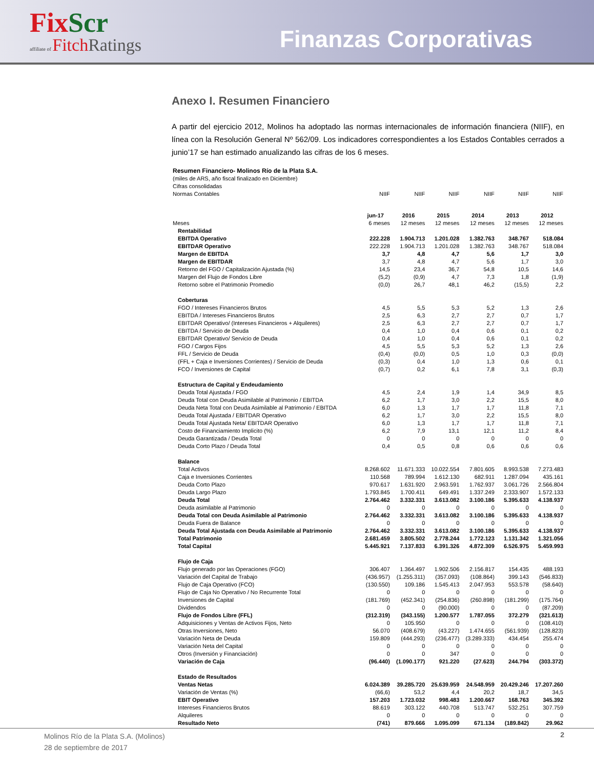FixScr
affiliate of FitchRatings
Finanzas Corporativas
Anexo I. Resumen Financiero
A partir del ejercicio 2012, Molinos ha adoptado las normas internacionales de información financiera (NIIF), en línea con la Resolución General Nº 562/09. Los indicadores correspondientes a los Estados Contables cerrados a junio’17 se han estimado anualizando las cifras de los 6 meses.
| Resumen Financiero- Molinos Río de la Plata S.A. | | | | | | |
| (miles de ARS, año fiscal finalizado en Diciembre) | | | | | | |
| Cifras consolidadas | | | | | | |
| Normas Contables | NIIF | NIIF | NIIF | NIIF | NIIF | NIIF |
| | jun-17 | 2016 | 2015 | 2014 | 2013 | 2012 |
| Meses | 6 meses | 12 meses | 12 meses | 12 meses | 12 meses | 12 meses |
| Rentabilidad | | | | | | |
| EBITDA Operativo | 222.228 | 1.904.713 | 1.201.028 | 1.382.763 | 348.767 | 518.084 |
| EBITDAR Operativo | 222.228 | 1.904.713 | 1.201.028 | 1.382.763 | 348.767 | 518.084 |
| Margen de EBITDA | 3,7 | 4,8 | 4,7 | 5,6 | 1,7 | 3,0 |
| Margen de EBITDAR | 3,7 | 4,8 | 4,7 | 5,6 | 1,7 | 3,0 |
| Retorno del FGO / Capitalización Ajustada (%) | 14,5 | 23,4 | 36,7 | 54,8 | 10,5 | 14,6 |
| Margen del Flujo de Fondos Libre | (5,2) | (0,9) | 4,7 | 7,3 | 1,8 | (1,9) |
| Retorno sobre el Patrimonio Promedio | (0,0) | 26,7 | 48,1 | 46,2 | (15,5) | 2,2 |
| Coberturas | | | | | | |
| FGO / Intereses Financieros Brutos | 4,5 | 5,5 | 5,3 | 5,2 | 1,3 | 2,6 |
| EBITDA / Intereses Financieros Brutos | 2,5 | 6,3 | 2,7 | 2,7 | 0,7 | 1,7 |
| EBITDAR Operativo/ (Intereses Financieros + Alquileres) | 2,5 | 6,3 | 2,7 | 2,7 | 0,7 | 1,7 |
| EBITDA / Servicio de Deuda | 0,4 | 1,0 | 0,4 | 0,6 | 0,1 | 0,2 |
| EBITDAR Operativo/ Servicio de Deuda | 0,4 | 1,0 | 0,4 | 0,6 | 0,1 | 0,2 |
| FGO / Cargos Fijos | 4,5 | 5,5 | 5,3 | 5,2 | 1,3 | 2,6 |
| FFL / Servicio de Deuda | (0,4) | (0,0) | 0,5 | 1,0 | 0,3 | (0,0) |
| (FFL + Caja e Inversiones Corrientes) / Servicio de Deuda | (0,3) | 0,4 | 1,0 | 1,3 | 0,6 | 0,1 |
| FCO / Inversiones de Capital | (0,7) | 0,2 | 6,1 | 7,8 | 3,1 | (0,3) |
| Estructura de Capital y Endeudamiento | | | | | | |
| Deuda Total Ajustada / FGO | 4,5 | 2,4 | 1,9 | 1,4 | 34,9 | 8,5 |
| Deuda Total con Deuda Asimilable al Patrimonio / EBITDA | 6,2 | 1,7 | 3,0 | 2,2 | 15,5 | 8,0 |
| Deuda Neta Total con Deuda Asimilable al Patrimonio / EBITDA | 6,0 | 1,3 | 1,7 | 1,7 | 11,8 | 7,1 |
| Deuda Total Ajustada / EBITDAR Operativo | 6,2 | 1,7 | 3,0 | 2,2 | 15,5 | 8,0 |
| Deuda Total Ajustada Neta/ EBITDAR Operativo | 6,0 | 1,3 | 1,7 | 1,7 | 11,8 | 7,1 |
| Costo de Financiamiento Implicito (%) | 6,2 | 7,9 | 13,1 | 12,1 | 11,2 | 8,4 |
| Deuda Garantizada / Deuda Total | 0 | 0 | 0 | 0 | 0 | 0 |
| Deuda Corto Plazo / Deuda Total | 0,4 | 0,5 | 0,8 | 0,6 | 0,6 | 0,6 |
| Balance | | | | | | |
| Total Activos | 8.268.602 | 11.671.333 | 10.022.554 | 7.801.605 | 8.993.538 | 7.273.483 |
| Caja e Inversiones Corrientes | 110.568 | 789.994 | 1.612.130 | 682.911 | 1.287.094 | 435.161 |
| Deuda Corto Plazo | 970.617 | 1.631.920 | 2.963.591 | 1.762.937 | 3.061.726 | 2.566.804 |
| Deuda Largo Plazo | 1.793.845 | 1.700.411 | 649.491 | 1.337.249 | 2.333.907 | 1.572.133 |
| Deuda Total | 2.764.462 | 3.332.331 | 3.613.082 | 3.100.186 | 5.395.633 | 4.138.937 |
| Deuda asimilable al Patrimonio | 0 | 0 | 0 | 0 | 0 | 0 |
| Deuda Total con Deuda Asimilable al Patrimonio | 2.764.462 | 3.332.331 | 3.613.082 | 3.100.186 | 5.395.633 | 4.138.937 |
| Deuda Fuera de Balance | 0 | 0 | 0 | 0 | 0 | 0 |
| Deuda Total Ajustada con Deuda Asimilable al Patrimonio | 2.764.462 | 3.332.331 | 3.613.082 | 3.100.186 | 5.395.633 | 4.138.937 |
| Total Patrimonio | 2.681.459 | 3.805.502 | 2.778.244 | 1.772.123 | 1.131.342 | 1.321.056 |
| Total Capital | 5.445.921 | 7.137.833 | 6.391.326 | 4.872.309 | 6.526.975 | 5.459.993 |
| Flujo de Caja | | | | | | |
| Flujo generado por las Operaciones (FGO) | 306.407 | 1.364.497 | 1.902.506 | 2.156.817 | 154.435 | 488.193 |
| Variación del Capital de Trabajo | (436.957) | (1.255.311) | (357.093) | (108.864) | 399.143 | (546.833) |
| Flujo de Caja Operativo (FCO) | (130.550) | 109.186 | 1.545.413 | 2.047.953 | 553.578 | (58.640) |
| Flujo de Caja No Operativo / No Recurrente Total | 0 | 0 | 0 | 0 | 0 | 0 |
| Inversiones de Capital | (181.769) | (452.341) | (254.836) | (260.898) | (181.299) | (175.764) |
| Dividendos | 0 | 0 | (90.000) | 0 | 0 | (87.209) |
| Flujo de Fondos Libre (FFL) | (312.319) | (343.155) | 1.200.577 | 1.787.055 | 372.279 | (321.613) |
| Adquisiciones y Ventas de Activos Fijos, Neto | 0 | 105.950 | 0 | 0 | 0 | (108.410) |
| Otras Inversiones, Neto | 56.070 | (408.679) | (43.227) | 1.474.655 | (561.939) | (128.823) |
| Variación Neta de Deuda | 159.809 | (444.293) | (236.477) | (3.289.333) | 434.454 | 255.474 |
| Variación Neta del Capital | 0 | 0 | 0 | 0 | 0 | 0 |
| Otros (Inversión y Financiación) | 0 | 0 | 347 | 0 | 0 | 0 |
| Variación de Caja | (96.440) | (1.090.177) | 921.220 | (27.623) | 244.794 | (303.372) |
| Estado de Resultados | | | | | | |
| Ventas Netas | 6.024.389 | 39.285.720 | 25.639.959 | 24.548.959 | 20.429.246 | 17.207.260 |
| Variación de Ventas (%) | (66,6) | 53,2 | 4,4 | 20,2 | 18,7 | 34,5 |
| EBIT Operativo | 157.203 | 1.723.032 | 998.483 | 1.200.667 | 168.763 | 345.392 |
| Intereses Financieros Brutos | 88.619 | 303.122 | 440.708 | 513.747 | 532.251 | 307.759 |
| Alquileres | 0 | 0 | 0 | 0 | 0 | 0 |
| Resultado Neto | (741) | 879.666 | 1.095.099 | 671.134 | (189.842) | 29.962 |
Molinos Río de la Plata S.A. (Molinos)
28 de septiembre de 2017
2